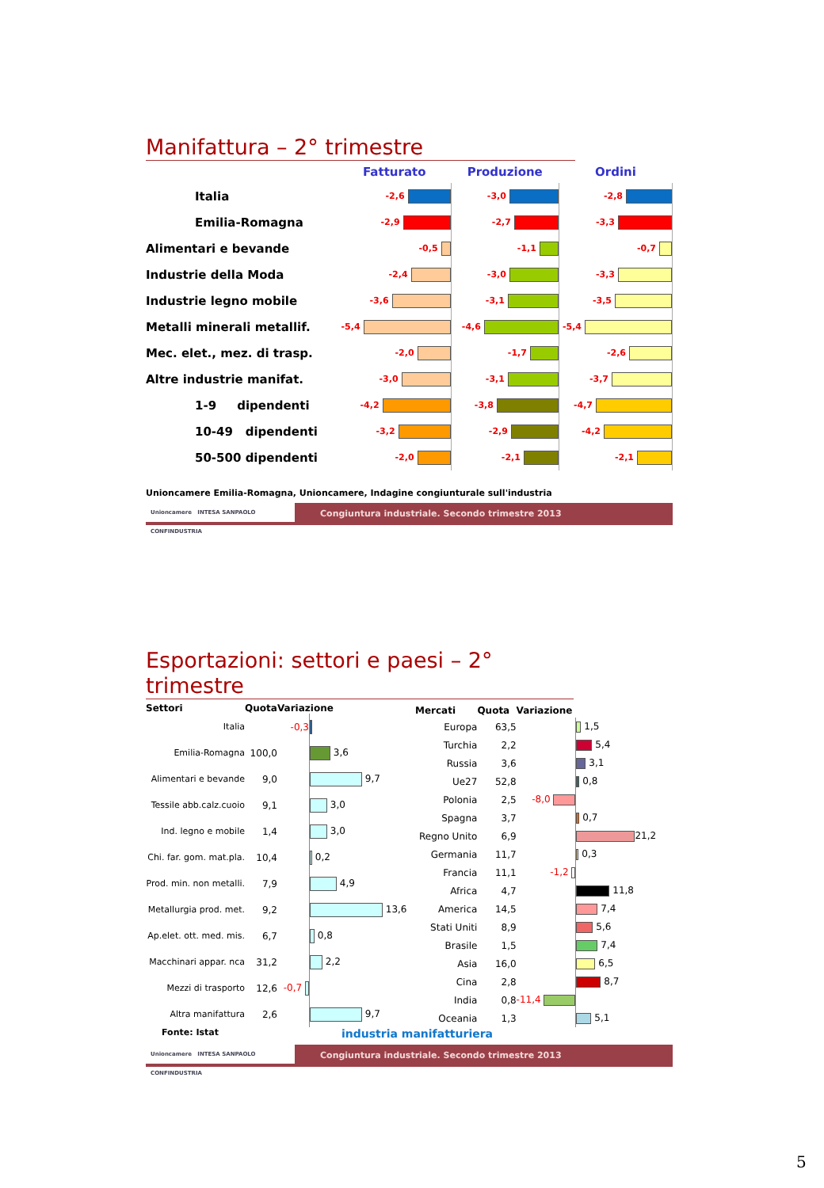Manifattura – 2° trimestre
| | Fatturato | Produzione | Ordini |
| --- | --- | --- | --- |
| Italia | -2,6 | -3,0 | -2,8 |
| Emilia-Romagna | -2,9 | -2,7 | -3,3 |
| Alimentari e bevande | -0,5 | -1,1 | -0,7 |
| Industrie della Moda | -2,4 | -3,0 | -3,3 |
| Industrie legno mobile | -3,6 | -3,1 | -3,5 |
| Metalli minerali metallif. | -5,4 | -4,6 | -5,4 |
| Mec. elet., mez. di trasp. | -2,0 | -1,7 | -2,6 |
| Altre industrie manifat. | -3,0 | -3,1 | -3,7 |
| 1-9 dipendenti | -4,2 | -3,8 | -4,7 |
| 10-49 dipendenti | -3,2 | -2,9 | -4,2 |
| 50-500 dipendenti | -2,0 | -2,1 | -2,1 |
Unioncamere Emilia-Romagna, Unioncamere, Indagine congiunturale sull'industria
Unioncamere INTESA SANPAOLO CONFINDUSTRIA
Congiuntura industriale. Secondo trimestre 2013
Esportazioni: settori e paesi – 2° trimestre
| Settori | Quota | Variazione | |
| --- | --- | --- | --- |
| Italia | | -0,3 | |
| Emilia-Romagna | 100,0 | | 3,6 |
| Alimentari e bevande | 9,0 | | 9,7 |
| Tessile abb.calz.cuoio | 9,1 | | 3,0 |
| Ind. legno e mobile | 1,4 | | 3,0 |
| Chi. far. gom. mat.pla. | 10,4 | | 0,2 |
| Prod. min. non metalli. | 7,9 | | 4,9 |
| Metallurgia prod. met. | 9,2 | | 13,6 |
| Ap.elet. ott. med. mis. | 6,7 | | 0,8 |
| Macchinari appar. nca | 31,2 | | 2,2 |
| Mezzi di trasporto | 12,6 | -0,7 | |
| Altra manifattura | 2,6 | | 9,7 |
| Mercati | Quota | Variazione | |
| --- | --- | --- | --- |
| Europa | 63,5 | | 1,5 |
| Turchia | 2,2 | | 5,4 |
| Russia | 3,6 | | 3,1 |
| Ue27 | 52,8 | | 0,8 |
| Polonia | 2,5 | -8,0 | |
| Spagna | 3,7 | | 0,7 |
| Regno Unito | 6,9 | | 21,2 |
| Germania | 11,7 | | 0,3 |
| Francia | 11,1 | -1,2 | |
| Africa | 4,7 | | 11,8 |
| America | 14,5 | | 7,4 |
| Stati Uniti | 8,9 | | 5,6 |
| Brasile | 1,5 | | 7,4 |
| Asia | 16,0 | | 6,5 |
| Cina | 2,8 | | 8,7 |
| India | 0,8 | -11,4 | |
| Oceania | 1,3 | | 5,1 |
Fonte: Istat industria manifatturiera
Unioncamere INTESA SANPAOLO CONFINDUSTRIA
Congiuntura industriale. Secondo trimestre 2013
5